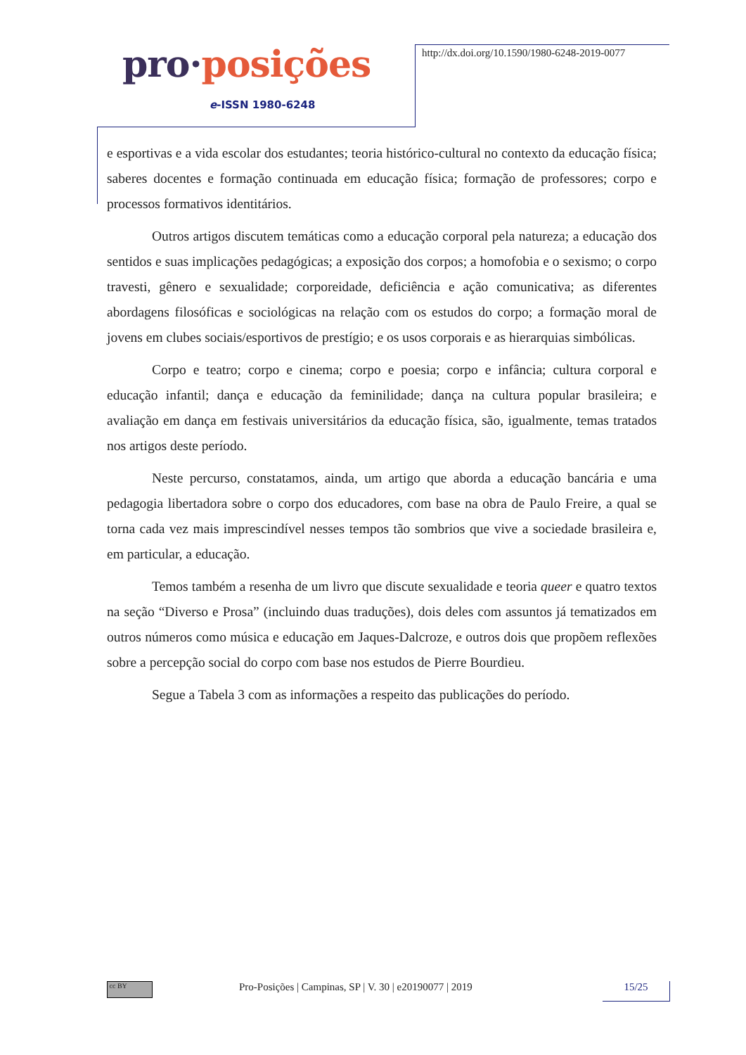pro·posições
e-ISSN 1980-6248
http://dx.doi.org/10.1590/1980-6248-2019-0077
e esportivas e a vida escolar dos estudantes; teoria histórico-cultural no contexto da educação física; saberes docentes e formação continuada em educação física; formação de professores; corpo e processos formativos identitários.
Outros artigos discutem temáticas como a educação corporal pela natureza; a educação dos sentidos e suas implicações pedagógicas; a exposição dos corpos; a homofobia e o sexismo; o corpo travesti, gênero e sexualidade; corporeidade, deficiência e ação comunicativa; as diferentes abordagens filosóficas e sociológicas na relação com os estudos do corpo; a formação moral de jovens em clubes sociais/esportivos de prestígio; e os usos corporais e as hierarquias simbólicas.
Corpo e teatro; corpo e cinema; corpo e poesia; corpo e infância; cultura corporal e educação infantil; dança e educação da feminilidade; dança na cultura popular brasileira; e avaliação em dança em festivais universitários da educação física, são, igualmente, temas tratados nos artigos deste período.
Neste percurso, constatamos, ainda, um artigo que aborda a educação bancária e uma pedagogia libertadora sobre o corpo dos educadores, com base na obra de Paulo Freire, a qual se torna cada vez mais imprescindível nesses tempos tão sombrios que vive a sociedade brasileira e, em particular, a educação.
Temos também a resenha de um livro que discute sexualidade e teoria queer e quatro textos na seção “Diverso e Prosa” (incluindo duas traduções), dois deles com assuntos já tematizados em outros números como música e educação em Jaques-Dalcroze, e outros dois que propõem reflexões sobre a percepção social do corpo com base nos estudos de Pierre Bourdieu.
Segue a Tabela 3 com as informações a respeito das publicações do período.
cc BY
Pro-Posições | Campinas, SP | V. 30 | e20190077 | 2019
15/25